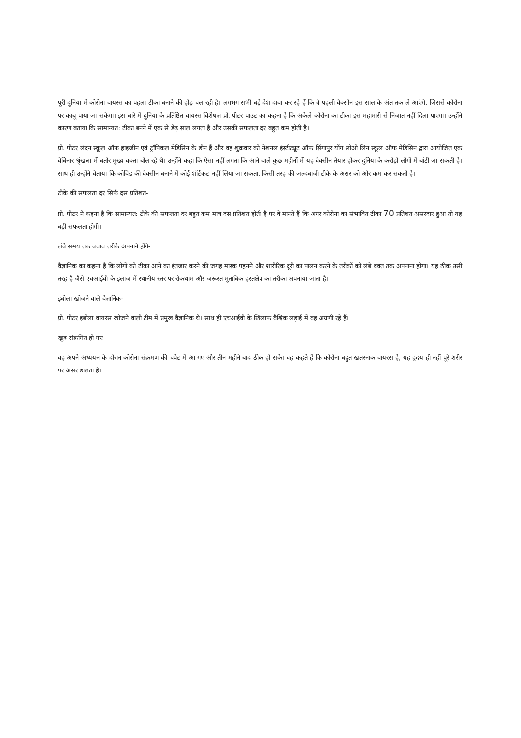पूरी दुनिया में कोरोना वायरस का पहला टीका बनाने की होड़ चल रही है। लगभग सभी बड़े देश दावा कर रहे हैं कि वे पहली वैक्सीन इस साल के अंत तक ले आएंगे, जिससे कोरोना पर काबू पाया जा सकेगा। इस बारे में दुनिया के प्रतिष्ठित वायरस विशेषज्ञ प्रो. पीटर पाउट का कहना है कि अकेले कोरोना का टीका इस महामारी से निजात नहीं दिला पाएगा। उन्होंने कारण बताया कि सामान्यत: टीका बनने में एक से डेढ़ साल लगता है और उसकी सफलता दर बहुत कम होती है।
प्रो. पीटर लंदन स्कूल ऑफ हाइजीन एवं ट्रॉपिकल मेडिसिन के डीन हैं और वह शुक्रवार को नेशनल इंस्टीट्यूट ऑफ सिंगापुर योंग लोओ लिन स्कूल ऑफ मेडिसिन द्वारा आयोजित एक वेबिनार श्रृंखला में बतौर मुख्य वक्ता बोल रहे थे। उन्होंने कहा कि ऐसा नहीं लगता कि आने वाले कुछ महीनों में यह वैक्सीन तैयार होकर दुनिया के करोड़ो लोगों में बांटी जा सकती है। साथ ही उन्होंने चेताया कि कोविड की वैक्सीन बनाने में कोई शॉर्टकट नहीं लिया जा सकता, किसी तरह की जल्दबाजी टीके के असर को और कम कर सकती है।
टीके की सफलता दर सिर्फ दस प्रतिशत-
प्रो. पीटर ने कहना है कि सामान्यत: टीके की सफलता दर बहुत कम मात्र दस प्रतिशत होती है पर वे मानते हैं कि अगर कोरोना का संभावित टीका 70 प्रतिशत असरदार हुआ तो यह बड़ी सफलता होगी।
लंबे समय तक बचाव तरीके अपनाने होंगे-
वैज्ञानिक का कहना है कि लोगों को टीका आने का इंतजार करने की जगह मास्क पहनने और शारीरिक दूरी का पालन करने के तरीकों को लंबे वक्त तक अपनाना होगा। यह ठीक उसी तरह है जैसे एचआईवी के इलाज में स्थानीय स्तर पर रोकथाम और जरूरत मुताबिक हस्तक्षेप का तरीका अपनाया जाता है।
इबोला खोजने वाले वैज्ञानिक-
प्रो. पीटर इबोला वायरस खोजने वाली टीम में प्रमुख वैज्ञानिक थे। साथ ही एचआईवी के खिलाफ वैश्विक लड़ाई में वह अग्रणी रहे हैं।
खुद संक्रमित हो गए-
वह अपने अध्ययन के दौरान कोरोना संक्रमण की चपेट में आ गए और तीन महीने बाद ठीक हो सके। वह कहते हैं कि कोरोना बहुत खतरनाक वायरस है, यह हृदय ही नहीं पूरे शरीर पर असर डालता है।